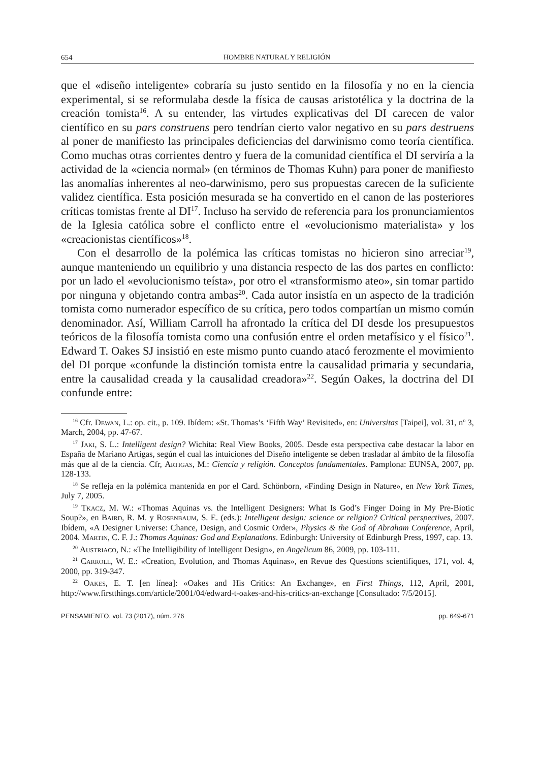654 HOMBRE NATURAL Y RELIGIÓN
que el «diseño inteligente» cobraría su justo sentido en la filosofía y no en la ciencia experimental, si se reformulaba desde la física de causas aristotélica y la doctrina de la creación tomista<sup>16</sup>. A su entender, las virtudes explicativas del DI carecen de valor científico en su pars construens pero tendrían cierto valor negativo en su pars destruens al poner de manifiesto las principales deficiencias del darwinismo como teoría científica. Como muchas otras corrientes dentro y fuera de la comunidad científica el DI serviría a la actividad de la «ciencia normal» (en términos de Thomas Kuhn) para poner de manifiesto las anomalías inherentes al neo-darwinismo, pero sus propuestas carecen de la suficiente validez científica. Esta posición mesurada se ha convertido en el canon de las posteriores críticas tomistas frente al DI<sup>17</sup>. Incluso ha servido de referencia para los pronunciamientos de la Iglesia católica sobre el conflicto entre el «evolucionismo materialista» y los «creacionistas científicos»<sup>18</sup>.
Con el desarrollo de la polémica las críticas tomistas no hicieron sino arreciar<sup>19</sup>, aunque manteniendo un equilibrio y una distancia respecto de las dos partes en conflicto: por un lado el «evolucionismo teísta», por otro el «transformismo ateo», sin tomar partido por ninguna y objetando contra ambas<sup>20</sup>. Cada autor insistía en un aspecto de la tradición tomista como numerador específico de su crítica, pero todos compartían un mismo común denominador. Así, William Carroll ha afrontado la crítica del DI desde los presupuestos teóricos de la filosofía tomista como una confusión entre el orden metafísico y el físico<sup>21</sup>. Edward T. Oakes SJ insistió en este mismo punto cuando atacó ferozmente el movimiento del DI porque «confunde la distinción tomista entre la causalidad primaria y secundaria, entre la causalidad creada y la causalidad creadora»<sup>22</sup>. Según Oakes, la doctrina del DI confunde entre:
<sup>16</sup> Cfr. Dewan, L.: op. cit., p. 109. Ibídem: «St. Thomas’s ‘Fifth Way’ Revisited», en: Universitas [Taipei], vol. 31, nº 3, March, 2004, pp. 47-67.
<sup>17</sup> Jaki, S. L.: Intelligent design? Wichita: Real View Books, 2005. Desde esta perspectiva cabe destacar la labor en España de Mariano Artigas, según el cual las intuiciones del Diseño inteligente se deben trasladar al ámbito de la filosofía más que al de la ciencia. Cfr, Artigas, M.: Ciencia y religión. Conceptos fundamentales. Pamplona: EUNSA, 2007, pp. 128-133.
<sup>18</sup> Se refleja en la polémica mantenida en por el Card. Schönborn, «Finding Design in Nature», en New York Times, July 7, 2005.
<sup>19</sup> Tkacz, M. W.: «Thomas Aquinas vs. the Intelligent Designers: What Is God’s Finger Doing in My Pre-Biotic Soup?», en Baird, R. M. y Rosenbaum, S. E. (eds.): Intelligent design: science or religion? Critical perspectives, 2007. Ibídem, «A Designer Universe: Chance, Design, and Cosmic Order», Physics & the God of Abraham Conference, April, 2004. Martin, C. F. J.: Thomas Aquinas: God and Explanations. Edinburgh: University of Edinburgh Press, 1997, cap. 13.
<sup>20</sup> Austriaco, N.: «The Intelligibility of Intelligent Design», en Angelicum 86, 2009, pp. 103-111.
<sup>21</sup> Carroll, W. E.: «Creation, Evolution, and Thomas Aquinas», en Revue des Questions scientifiques, 171, vol. 4, 2000, pp. 319-347.
<sup>22</sup> Oakes, E. T. [en línea]: «Oakes and His Critics: An Exchange», en First Things, 112, April, 2001, http://www.firstthings.com/article/2001/04/edward-t-oakes-and-his-critics-an-exchange [Consultado: 7/5/2015].
PENSAMIENTO, vol. 73 (2017), núm. 276 pp. 649-671